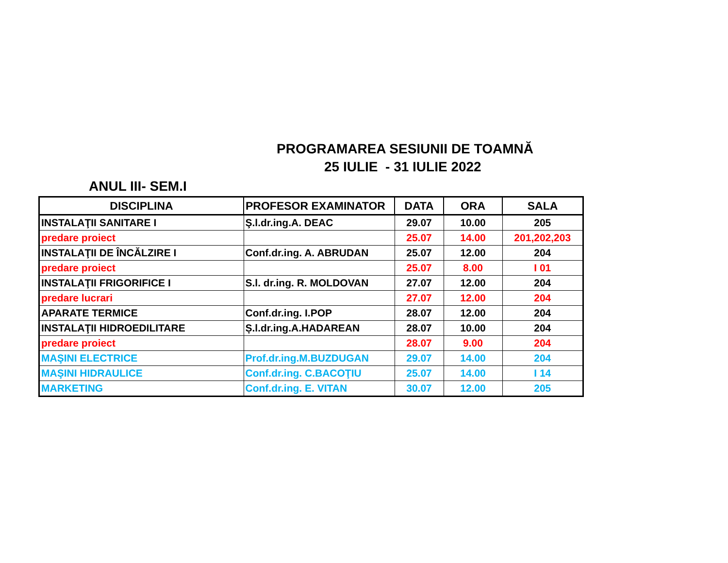PROGRAMAREA SESIUNII DE TOAMNĂ
25 IULIE - 31 IULIE 2022
ANUL III- SEM.I
| DISCIPLINA | PROFESOR EXAMINATOR | DATA | ORA | SALA |
| --- | --- | --- | --- | --- |
| INSTALAŢII SANITARE I | Ş.l.dr.ing.A. DEAC | 29.07 | 10.00 | 205 |
| predare proiect | | 25.07 | 14.00 | 201,202,203 |
| INSTALAŢII DE ÎNCĂLZIRE I | Conf.dr.ing. A. ABRUDAN | 25.07 | 12.00 | 204 |
| predare proiect | | 25.07 | 8.00 | I 01 |
| INSTALAŢII FRIGORIFICE I | S.l. dr.ing. R. MOLDOVAN | 27.07 | 12.00 | 204 |
| predare lucrari | | 27.07 | 12.00 | 204 |
| APARATE TERMICE | Conf.dr.ing. I.POP | 28.07 | 12.00 | 204 |
| INSTALAŢII HIDROEDILITARE | Ș.l.dr.ing.A.HADAREAN | 28.07 | 10.00 | 204 |
| predare proiect | | 28.07 | 9.00 | 204 |
| MAŞINI ELECTRICE | Prof.dr.ing.M.BUZDUGAN | 29.07 | 14.00 | 204 |
| MAŞINI HIDRAULICE | Conf.dr.ing. C.BACOŢIU | 25.07 | 14.00 | I 14 |
| MARKETING | Conf.dr.ing. E. VITAN | 30.07 | 12.00 | 205 |